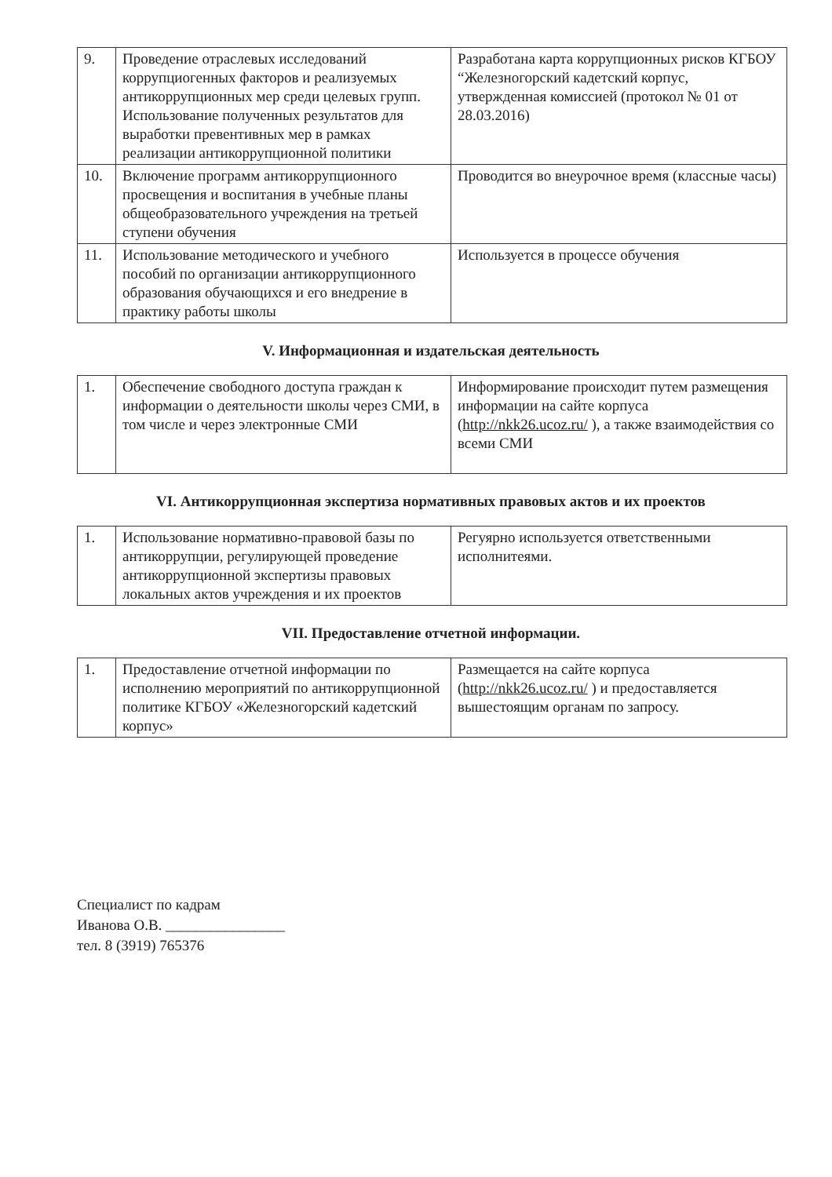| 9. | Проведение отраслевых исследований коррупциогенных факторов и реализуемых антикоррупционных мер среди целевых групп. Использование полученных результатов для выработки превентивных мер в рамках реализации антикоррупционной политики | Разработана карта коррупционных рисков КГБОУ “Железногорский кадетский корпус, утвержденная комиссией (протокол № 01 от 28.03.2016) |
| 10. | Включение программ антикоррупционного просвещения и воспитания в учебные планы общеобразовательного учреждения на третьей ступени обучения | Проводится во внеурочное время (классные часы) |
| 11. | Использование методического и учебного пособий по организации антикоррупционного образования обучающихся и его внедрение в практику работы школы | Используется в процессе обучения |
V. Информационная и издательская деятельность
| 1. | Обеспечение свободного доступа граждан к информации о деятельности школы через СМИ, в том числе и через электронные СМИ | Информирование происходит путем размещения информации на сайте корпуса ( http://nkk26.ucoz.ru/ ), а также взаимодействия со всеми СМИ |
VI. Антикоррупционная экспертиза нормативных правовых актов и их проектов
| 1. | Использование нормативно-правовой базы по антикоррупции, регулирующей проведение антикоррупционной экспертизы правовых локальных актов учреждения и их проектов | Регуярно используется ответственными исполнитеями. |
VII. Предоставление отчетной информации.
| 1. | Предоставление отчетной информации по исполнению мероприятий по антикоррупционной политике КГБОУ «Железногорский кадетский корпус» | Размещается на сайте корпуса ( http://nkk26.ucoz.ru/ ) и предоставляется вышестоящим органам по запросу. |
Специалист по кадрам
Иванова О.В. ________________
тел. 8 (3919) 765376